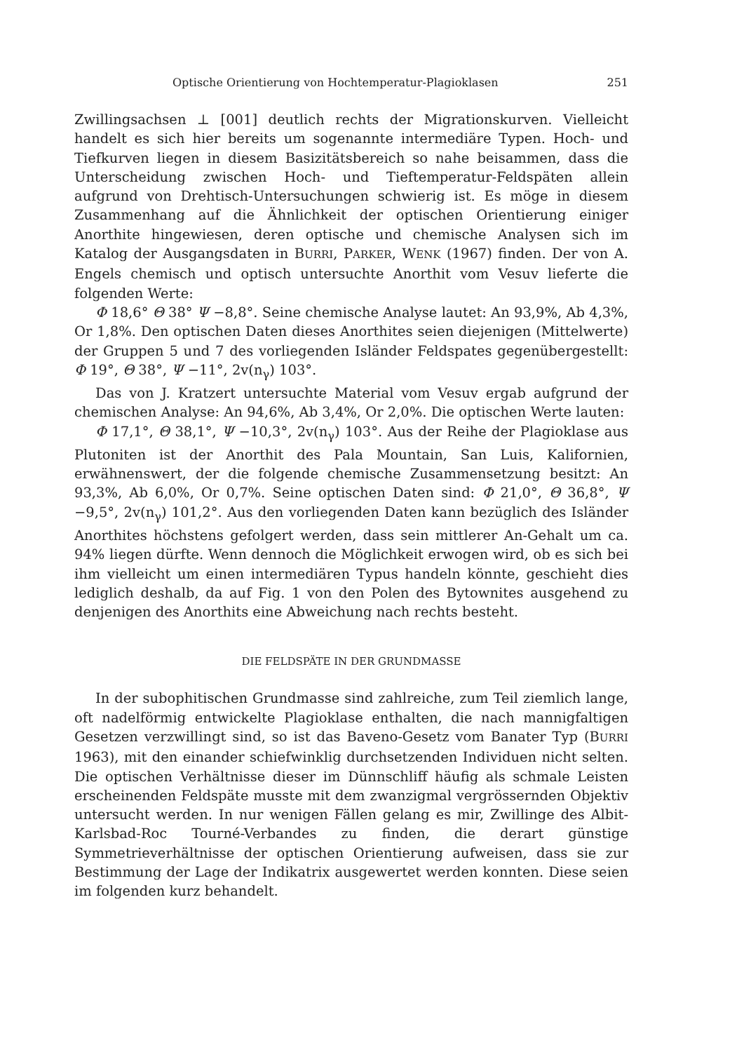Optische Orientierung von Hochtemperatur-Plagioklasen 251
Zwillingsachsen ⊥ [001] deutlich rechts der Migrationskurven. Vielleicht handelt es sich hier bereits um sogenannte intermediäre Typen. Hoch- und Tiefkurven liegen in diesem Basizitätsbereich so nahe beisammen, dass die Unterscheidung zwischen Hoch- und Tieftemperatur-Feldspäten allein aufgrund von Drehtisch-Untersuchungen schwierig ist. Es möge in diesem Zusammenhang auf die Ähnlichkeit der optischen Orientierung einiger Anorthite hingewiesen, deren optische und chemische Analysen sich im Katalog der Ausgangsdaten in BURRI, PARKER, WENK (1967) finden. Der von A. Engels chemisch und optisch untersuchte Anorthit vom Vesuv lieferte die folgenden Werte:
Φ 18,6° Θ 38° Ψ −8,8°. Seine chemische Analyse lautet: An 93,9%, Ab 4,3%, Or 1,8%. Den optischen Daten dieses Anorthites seien diejenigen (Mittelwerte) der Gruppen 5 und 7 des vorliegenden Isländer Feldspates gegenübergestellt: Φ 19°, Θ 38°, Ψ −11°, 2v(n<sub>γ</sub>) 103°.
Das von J. Kratzert untersuchte Material vom Vesuv ergab aufgrund der chemischen Analyse: An 94,6%, Ab 3,4%, Or 2,0%. Die optischen Werte lauten:
Φ 17,1°, Θ 38,1°, Ψ −10,3°, 2v(n<sub>γ</sub>) 103°. Aus der Reihe der Plagioklase aus Plutoniten ist der Anorthit des Pala Mountain, San Luis, Kalifornien, erwähnenswert, der die folgende chemische Zusammensetzung besitzt: An 93,3%, Ab 6,0%, Or 0,7%. Seine optischen Daten sind: Φ 21,0°, Θ 36,8°, Ψ −9,5°, 2v(n<sub>γ</sub>) 101,2°. Aus den vorliegenden Daten kann bezüglich des Isländer Anorthites höchstens gefolgert werden, dass sein mittlerer An-Gehalt um ca. 94% liegen dürfte. Wenn dennoch die Möglichkeit erwogen wird, ob es sich bei ihm vielleicht um einen intermediären Typus handeln könnte, geschieht dies lediglich deshalb, da auf Fig. 1 von den Polen des Bytownites ausgehend zu denjenigen des Anorthits eine Abweichung nach rechts besteht.
DIE FELDSPÄTE IN DER GRUNDMASSE
In der subophitischen Grundmasse sind zahlreiche, zum Teil ziemlich lange, oft nadelförmig entwickelte Plagioklase enthalten, die nach mannigfaltigen Gesetzen verzwillingt sind, so ist das Baveno-Gesetz vom Banater Typ (BURRI 1963), mit den einander schiefwinklig durchsetzenden Individuen nicht selten. Die optischen Verhältnisse dieser im Dünnschliff häufig als schmale Leisten erscheinenden Feldspäte musste mit dem zwanzigmal vergrössernden Objektiv untersucht werden. In nur wenigen Fällen gelang es mir, Zwillinge des Albit-Karlsbad-Roc Tourné-Verbandes zu finden, die derart günstige Symmetrieverhältnisse der optischen Orientierung aufweisen, dass sie zur Bestimmung der Lage der Indikatrix ausgewertet werden konnten. Diese seien im folgenden kurz behandelt.